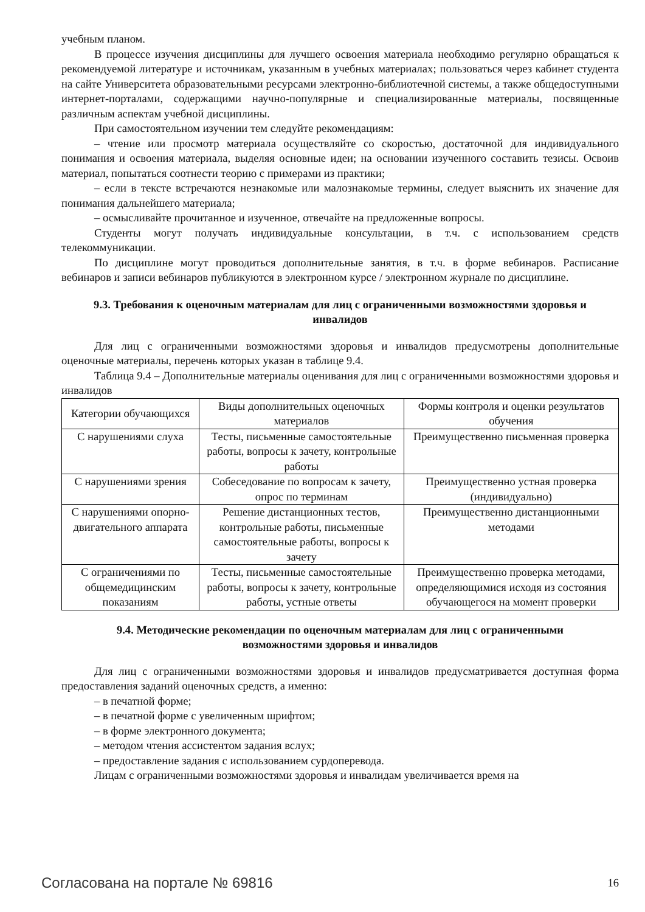учебным планом.
В процессе изучения дисциплины для лучшего освоения материала необходимо регулярно обращаться к рекомендуемой литературе и источникам, указанным в учебных материалах; пользоваться через кабинет студента на сайте Университета образовательными ресурсами электронно-библиотечной системы, а также общедоступными интернет-порталами, содержащими научно-популярные и специализированные материалы, посвященные различным аспектам учебной дисциплины.
При самостоятельном изучении тем следуйте рекомендациям:
– чтение или просмотр материала осуществляйте со скоростью, достаточной для индивидуального понимания и освоения материала, выделяя основные идеи; на основании изученного составить тезисы. Освоив материал, попытаться соотнести теорию с примерами из практики;
– если в тексте встречаются незнакомые или малознакомые термины, следует выяснить их значение для понимания дальнейшего материала;
– осмысливайте прочитанное и изученное, отвечайте на предложенные вопросы.
Студенты могут получать индивидуальные консультации, в т.ч. с использованием средств телекоммуникации.
По дисциплине могут проводиться дополнительные занятия, в т.ч. в форме вебинаров. Расписание вебинаров и записи вебинаров публикуются в электронном курсе / электронном журнале по дисциплине.
9.3. Требования к оценочным материалам для лиц с ограниченными возможностями здоровья и инвалидов
Для лиц с ограниченными возможностями здоровья и инвалидов предусмотрены дополнительные оценочные материалы, перечень которых указан в таблице 9.4.
Таблица 9.4 – Дополнительные материалы оценивания для лиц с ограниченными возможностями здоровья и инвалидов
| Категории обучающихся | Виды дополнительных оценочных материалов | Формы контроля и оценки результатов обучения |
| С нарушениями слуха | Тесты, письменные самостоятельные работы, вопросы к зачету, контрольные работы | Преимущественно письменная проверка |
| С нарушениями зрения | Собеседование по вопросам к зачету, опрос по терминам | Преимущественно устная проверка (индивидуально) |
| С нарушениями опорно-двигательного аппарата | Решение дистанционных тестов, контрольные работы, письменные самостоятельные работы, вопросы к зачету | Преимущественно дистанционными методами |
| С ограничениями по общемедицинским показаниям | Тесты, письменные самостоятельные работы, вопросы к зачету, контрольные работы, устные ответы | Преимущественно проверка методами, определяющимися исходя из состояния обучающегося на момент проверки |
9.4. Методические рекомендации по оценочным материалам для лиц с ограниченными возможностями здоровья и инвалидов
Для лиц с ограниченными возможностями здоровья и инвалидов предусматривается доступная форма предоставления заданий оценочных средств, а именно:
– в печатной форме;
– в печатной форме с увеличенным шрифтом;
– в форме электронного документа;
– методом чтения ассистентом задания вслух;
– предоставление задания с использованием сурдоперевода.
Лицам с ограниченными возможностями здоровья и инвалидам увеличивается время на
Согласована на портале № 69816 16